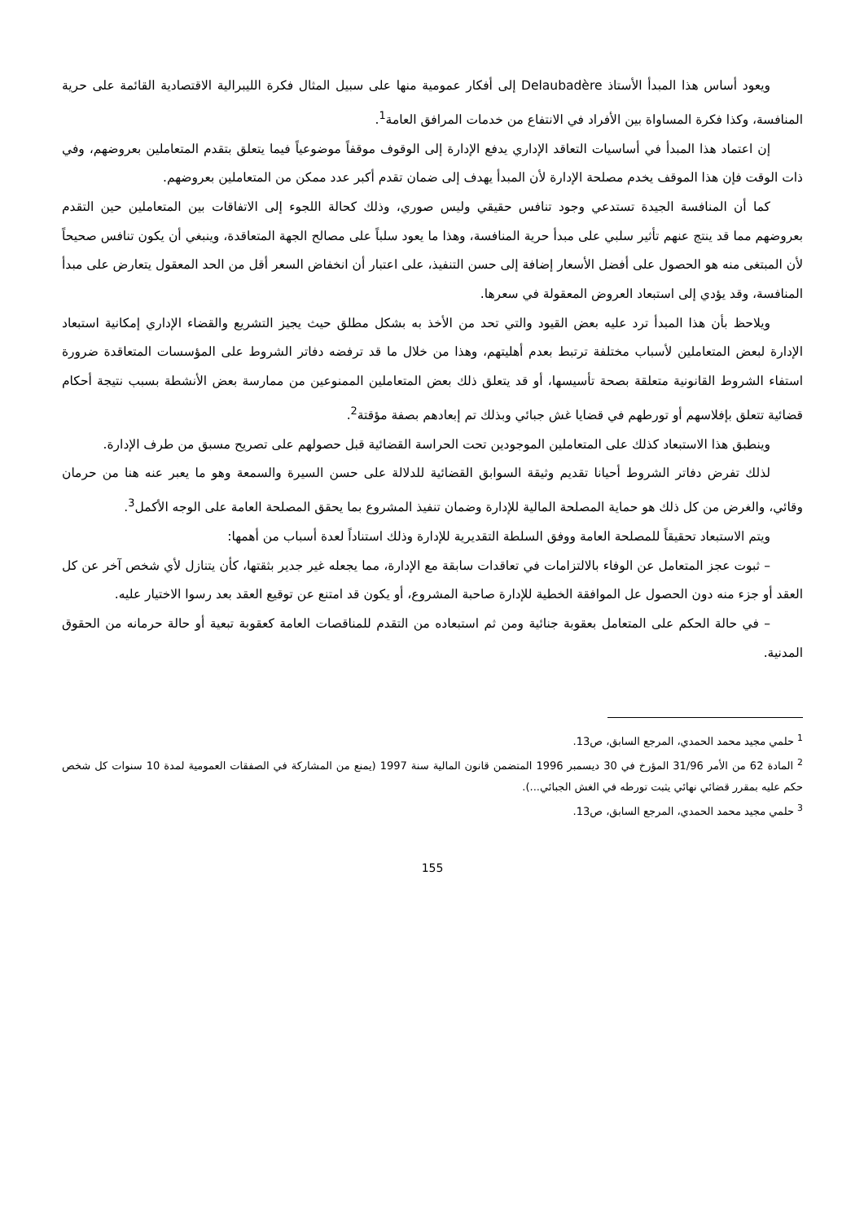ويعود أساس هذا المبدأ الأستاذ Delaubadère إلى أفكار عمومية منها على سبيل المثال فكرة الليبرالية الاقتصادية القائمة على حرية المنافسة، وكذا فكرة المساواة بين الأفراد في الانتفاع من خدمات المرافق العامة<sup>1</sup>.
إن اعتماد هذا المبدأ في أساسيات التعاقد الإداري يدفع الإدارة إلى الوقوف موقفاً موضوعياً فيما يتعلق بتقدم المتعاملين بعروضهم، وفي ذات الوقت فإن هذا الموقف يخدم مصلحة الإدارة لأن المبدأ يهدف إلى ضمان تقدم أكبر عدد ممكن من المتعاملين بعروضهم.
كما أن المنافسة الجيدة تستدعي وجود تنافس حقيقي وليس صوري، وذلك كحالة اللجوء إلى الاتفاقات بين المتعاملين حين التقدم بعروضهم مما قد ينتج عنهم تأثير سلبي على مبدأ حرية المنافسة، وهذا ما يعود سلباً على مصالح الجهة المتعاقدة، وينبغي أن يكون تنافس صحيحاً لأن المبتغى منه هو الحصول على أفضل الأسعار إضافة إلى حسن التنفيذ، على اعتبار أن انخفاض السعر أقل من الحد المعقول يتعارض على مبدأ المنافسة، وقد يؤدي إلى استبعاد العروض المعقولة في سعرها.
ويلاحظ بأن هذا المبدأ ترد عليه بعض القيود والتي تحد من الأخذ به بشكل مطلق حيث يجيز التشريع والقضاء الإداري إمكانية استبعاد الإدارة لبعض المتعاملين لأسباب مختلفة ترتبط بعدم أهليتهم، وهذا من خلال ما قد ترفضه دفاتر الشروط على المؤسسات المتعاقدة ضرورة استفاء الشروط القانونية متعلقة بصحة تأسيسها، أو قد يتعلق ذلك بعض المتعاملين الممنوعين من ممارسة بعض الأنشطة بسبب نتيجة أحكام قضائية تتعلق بإفلاسهم أو تورطهم في قضايا غش جبائي وبذلك تم إبعادهم بصفة مؤقتة<sup>2</sup>.
وينطبق هذا الاستبعاد كذلك على المتعاملين الموجودين تحت الحراسة القضائية قبل حصولهم على تصريح مسبق من طرف الإدارة.
لذلك تفرض دفاتر الشروط أحيانا تقديم وثيقة السوابق القضائية للدلالة على حسن السيرة والسمعة وهو ما يعبر عنه هنا من حرمان وقائي، والغرض من كل ذلك هو حماية المصلحة المالية للإدارة وضمان تنفيذ المشروع بما يحقق المصلحة العامة على الوجه الأكمل<sup>3</sup>.
ويتم الاستبعاد تحقيقاً للمصلحة العامة ووفق السلطة التقديرية للإدارة وذلك استناداً لعدة أسباب من أهمها:
– ثبوت عجز المتعامل عن الوفاء بالالتزامات في تعاقدات سابقة مع الإدارة، مما يجعله غير جدير بثقتها، كأن يتنازل لأي شخص آخر عن كل العقد أو جزء منه دون الحصول عل الموافقة الخطية للإدارة صاحبة المشروع، أو يكون قد امتنع عن توقيع العقد بعد رسوا الاختيار عليه.
– في حالة الحكم على المتعامل بعقوبة جنائية ومن ثم استبعاده من التقدم للمناقصات العامة كعقوبة تبعية أو حالة حرمانه من الحقوق المدنية.
<sup>1</sup> حلمي مجيد محمد الحمدي، المرجع السابق، ص13.
<sup>2</sup> المادة 62 من الأمر 31/96 المؤرخ في 30 ديسمبر 1996 المتضمن قانون المالية سنة 1997 (يمنع من المشاركة في الصفقات العمومية لمدة 10 سنوات كل شخص حكم عليه بمقرر قضائي نهائي يثبت تورطه في الغش الجبائي...).
<sup>3</sup> حلمي مجيد محمد الحمدي، المرجع السابق، ص13.
155